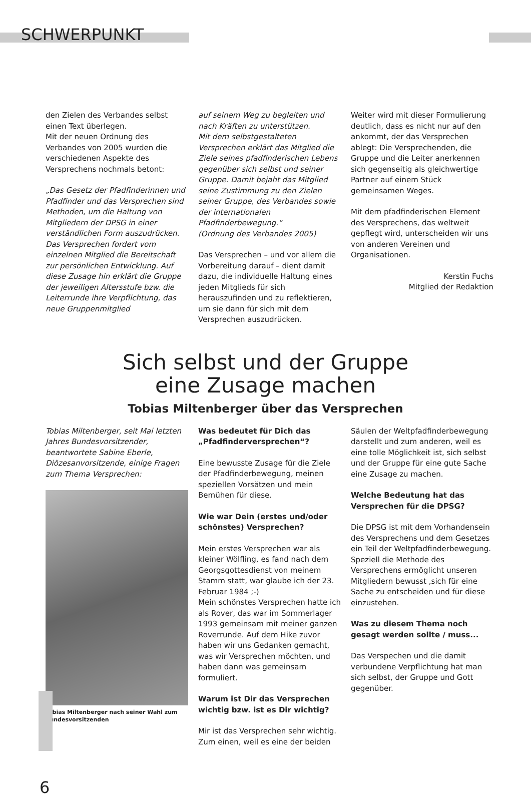SCHWERPUNKT
den Zielen des Verbandes selbst einen Text überlegen.
Mit der neuen Ordnung des Verbandes von 2005 wurden die verschiedenen Aspekte des Versprechens nochmals betont:
„Das Gesetz der Pfadfinderinnen und Pfadfinder und das Versprechen sind Methoden, um die Haltung von Mitgliedern der DPSG in einer verständlichen Form auszudrücken.
Das Versprechen fordert vom einzelnen Mitglied die Bereitschaft zur persönlichen Entwicklung. Auf diese Zusage hin erklärt die Gruppe der jeweiligen Altersstufe bzw. die Leiterrunde ihre Verpflichtung, das neue Gruppenmitglied
auf seinem Weg zu begleiten und nach Kräften zu unterstützen.
Mit dem selbstgestalteten Versprechen erklärt das Mitglied die Ziele seines pfadfinderischen Lebens gegenüber sich selbst und seiner Gruppe. Damit bejaht das Mitglied seine Zustimmung zu den Zielen seiner Gruppe, des Verbandes sowie der internationalen Pfadfinderbewegung.“
(Ordnung des Verbandes 2005)
Das Versprechen – und vor allem die Vorbereitung darauf – dient damit dazu, die individuelle Haltung eines jeden Mitglieds für sich herauszufinden und zu reflektieren, um sie dann für sich mit dem Versprechen auszudrücken.
Weiter wird mit dieser Formulierung deutlich, dass es nicht nur auf den ankommt, der das Versprechen ablegt: Die Versprechenden, die Gruppe und die Leiter anerkennen sich gegenseitig als gleichwertige Partner auf einem Stück gemeinsamen Weges.
Mit dem pfadfinderischen Element des Versprechens, das weltweit gepflegt wird, unterscheiden wir uns von anderen Vereinen und Organisationen.
Kerstin Fuchs
Mitglied der Redaktion
Sich selbst und der Gruppe
eine Zusage machen
Tobias Miltenberger über das Versprechen
Tobias Miltenberger, seit Mai letzten Jahres Bundesvorsitzender, beantwortete Sabine Eberle, Diözesanvorsitzende, einige Fragen zum Thema Versprechen:
Tobias Miltenberger nach seiner Wahl zum Bundesvorsitzenden
Was bedeutet für Dich das „Pfadfinderversprechen“?
Eine bewusste Zusage für die Ziele der Pfadfinderbewegung, meinen speziellen Vorsätzen und mein Bemühen für diese.
Wie war Dein (erstes und/oder schönstes) Versprechen?
Mein erstes Versprechen war als kleiner Wölfling, es fand nach dem Georgsgottesdienst von meinem Stamm statt, war glaube ich der 23. Februar 1984 ;-)
Mein schönstes Versprechen hatte ich als Rover, das war im Sommerlager 1993 gemeinsam mit meiner ganzen Roverrunde. Auf dem Hike zuvor haben wir uns Gedanken gemacht, was wir Versprechen möchten, und haben dann was gemeinsam formuliert.
Warum ist Dir das Versprechen wichtig bzw. ist es Dir wichtig?
Mir ist das Versprechen sehr wichtig. Zum einen, weil es eine der beiden
Säulen der Weltpfadfinderbewegung darstellt und zum anderen, weil es eine tolle Möglichkeit ist, sich selbst und der Gruppe für eine gute Sache eine Zusage zu machen.
Welche Bedeutung hat das Versprechen für die DPSG?
Die DPSG ist mit dem Vorhandensein des Versprechens und dem Gesetzes ein Teil der Weltpfadfinderbewegung. Speziell die Methode des Versprechens ermöglicht unseren Mitgliedern bewusst ,sich für eine Sache zu entscheiden und für diese einzustehen.
Was zu diesem Thema noch gesagt werden sollte / muss...
Das Verspechen und die damit verbundene Verpflichtung hat man sich selbst, der Gruppe und Gott gegenüber.
6